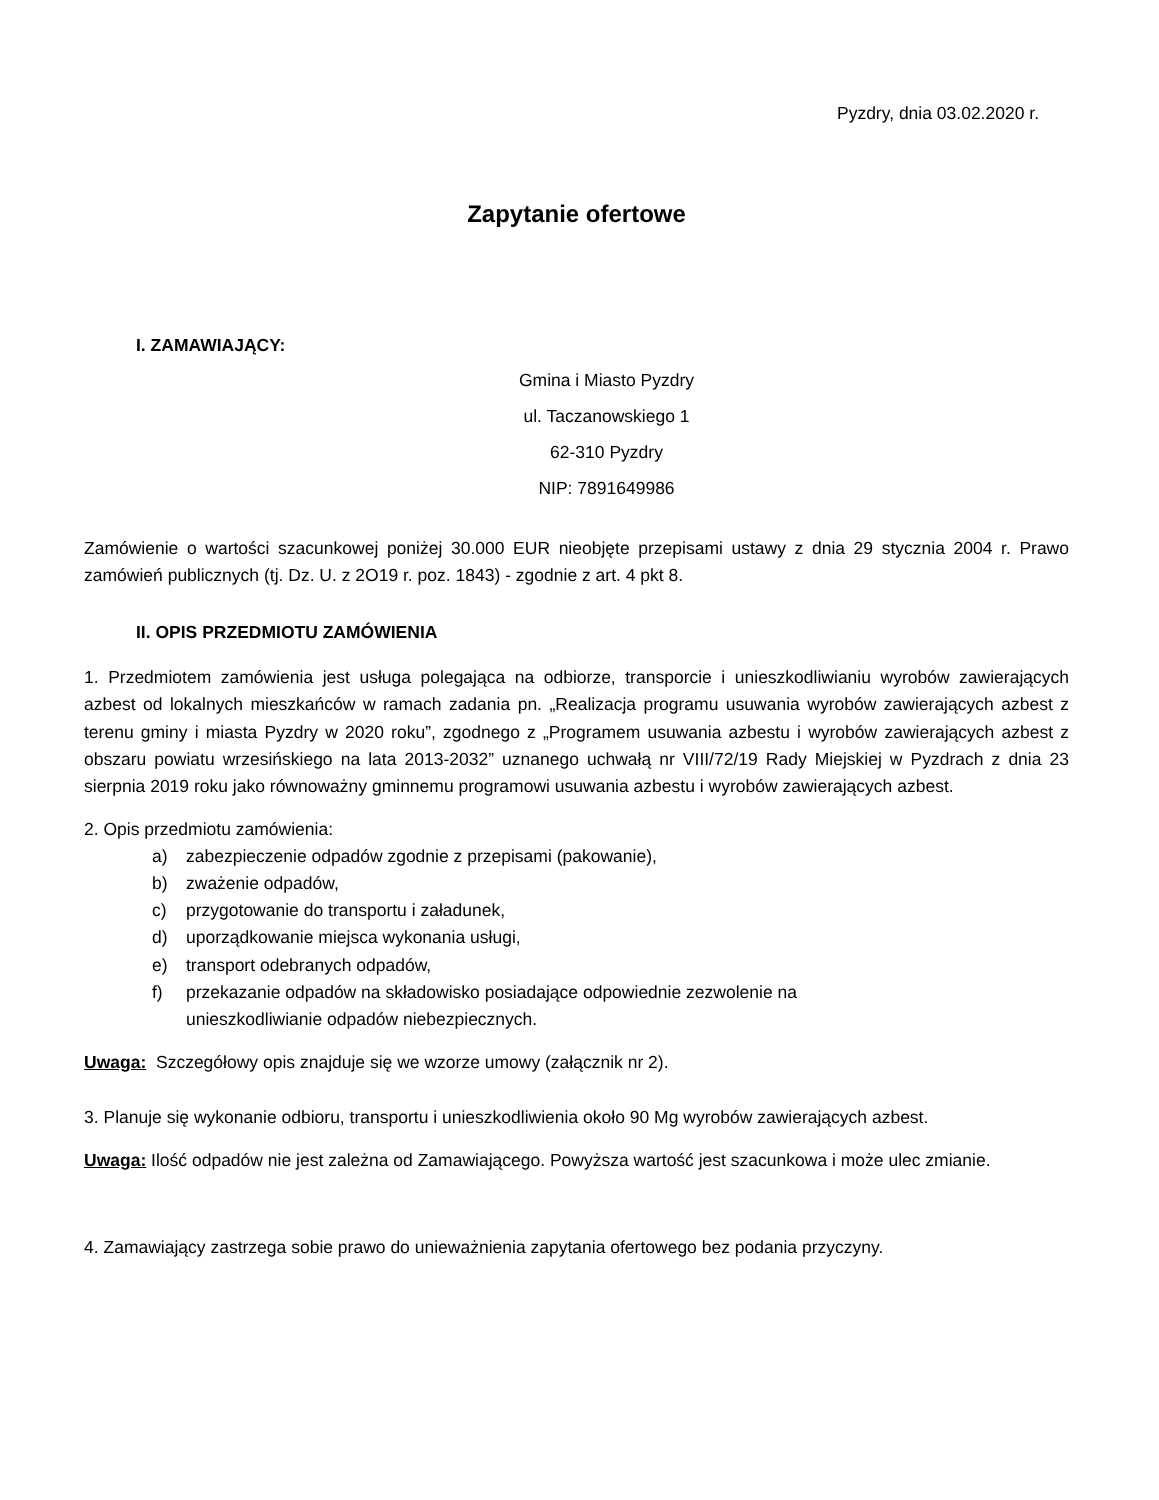Pyzdry, dnia 03.02.2020 r.
Zapytanie ofertowe
I. ZAMAWIAJĄCY:
Gmina i Miasto Pyzdry
ul. Taczanowskiego 1
62-310 Pyzdry
NIP: 7891649986
Zamówienie o wartości szacunkowej poniżej 30.000 EUR nieobjęte przepisami ustawy z dnia 29 stycznia 2004 r. Prawo zamówień publicznych (tj. Dz. U. z 2O19 r. poz. 1843) - zgodnie z art. 4 pkt 8.
II. OPIS PRZEDMIOTU ZAMÓWIENIA
1. Przedmiotem zamówienia jest usługa polegająca na odbiorze, transporcie i unieszkodliwianiu wyrobów zawierających azbest od lokalnych mieszkańców w ramach zadania pn. „Realizacja programu usuwania wyrobów zawierających azbest z terenu gminy i miasta Pyzdry w 2020 roku”, zgodnego z „Programem usuwania azbestu i wyrobów zawierających azbest z obszaru powiatu wrzesińskiego na lata 2013-2032” uznanego uchwałą nr VIII/72/19 Rady Miejskiej w Pyzdrach z dnia 23 sierpnia 2019 roku jako równoważny gminnemu programowi usuwania azbestu i wyrobów zawierających azbest.
2. Opis przedmiotu zamówienia:
a) zabezpieczenie odpadów zgodnie z przepisami (pakowanie),
b) zważenie odpadów,
c) przygotowanie do transportu i załadunek,
d) uporządkowanie miejsca wykonania usługi,
e) transport odebranych odpadów,
f) przekazanie odpadów na składowisko posiadające odpowiednie zezwolenie na
unieszkodliwianie odpadów niebezpiecznych.
Uwaga: Szczegółowy opis znajduje się we wzorze umowy (załącznik nr 2).
3. Planuje się wykonanie odbioru, transportu i unieszkodliwienia około 90 Mg wyrobów zawierających azbest.
Uwaga: Ilość odpadów nie jest zależna od Zamawiającego. Powyższa wartość jest szacunkowa i może ulec zmianie.
4. Zamawiający zastrzega sobie prawo do unieważnienia zapytania ofertowego bez podania przyczyny.